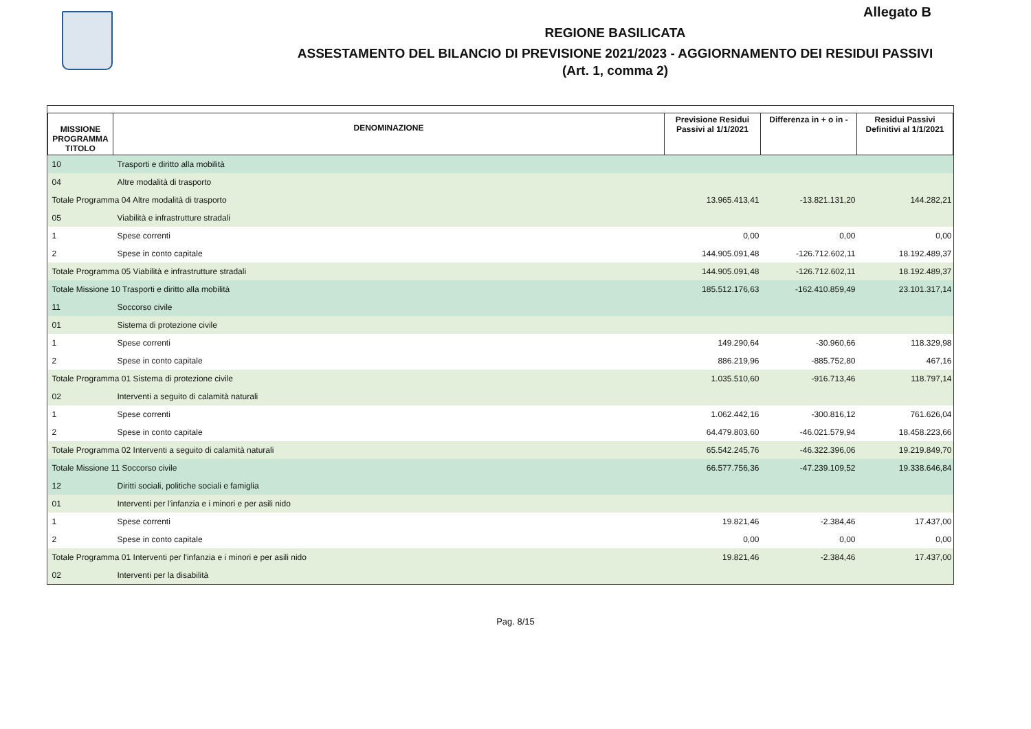Allegato B
REGIONE BASILICATA
ASSESTAMENTO DEL BILANCIO DI PREVISIONE 2021/2023 - AGGIORNAMENTO DEI RESIDUI PASSIVI
(Art. 1, comma 2)
| MISSIONE PROGRAMMA TITOLO | DENOMINAZIONE | Previsione Residui Passivi al 1/1/2021 | Differenza in + o in - | Residui Passivi Definitivi al 1/1/2021 |
| --- | --- | --- | --- | --- |
| 10 | Trasporti e diritto alla mobilità | | | |
| 04 | Altre modalità di trasporto | | | |
| Totale Programma 04 Altre modalità di trasporto | | 13.965.413,41 | -13.821.131,20 | 144.282,21 |
| 05 | Viabilità e infrastrutture stradali | | | |
| 1 | Spese correnti | 0,00 | 0,00 | 0,00 |
| 2 | Spese in conto capitale | 144.905.091,48 | -126.712.602,11 | 18.192.489,37 |
| Totale Programma 05 Viabilità e infrastrutture stradali | | 144.905.091,48 | -126.712.602,11 | 18.192.489,37 |
| Totale Missione 10 Trasporti e diritto alla mobilità | | 185.512.176,63 | -162.410.859,49 | 23.101.317,14 |
| 11 | Soccorso civile | | | |
| 01 | Sistema di protezione civile | | | |
| 1 | Spese correnti | 149.290,64 | -30.960,66 | 118.329,98 |
| 2 | Spese in conto capitale | 886.219,96 | -885.752,80 | 467,16 |
| Totale Programma 01 Sistema di protezione civile | | 1.035.510,60 | -916.713,46 | 118.797,14 |
| 02 | Interventi a seguito di calamità naturali | | | |
| 1 | Spese correnti | 1.062.442,16 | -300.816,12 | 761.626,04 |
| 2 | Spese in conto capitale | 64.479.803,60 | -46.021.579,94 | 18.458.223,66 |
| Totale Programma 02 Interventi a seguito di calamità naturali | | 65.542.245,76 | -46.322.396,06 | 19.219.849,70 |
| Totale Missione 11 Soccorso civile | | 66.577.756,36 | -47.239.109,52 | 19.338.646,84 |
| 12 | Diritti sociali, politiche sociali e famiglia | | | |
| 01 | Interventi per l'infanzia e i minori e per asili nido | | | |
| 1 | Spese correnti | 19.821,46 | -2.384,46 | 17.437,00 |
| 2 | Spese in conto capitale | 0,00 | 0,00 | 0,00 |
| Totale Programma 01 Interventi per l'infanzia e i minori e per asili nido | | 19.821,46 | -2.384,46 | 17.437,00 |
| 02 | Interventi per la disabilità | | | |
Pag. 8/15